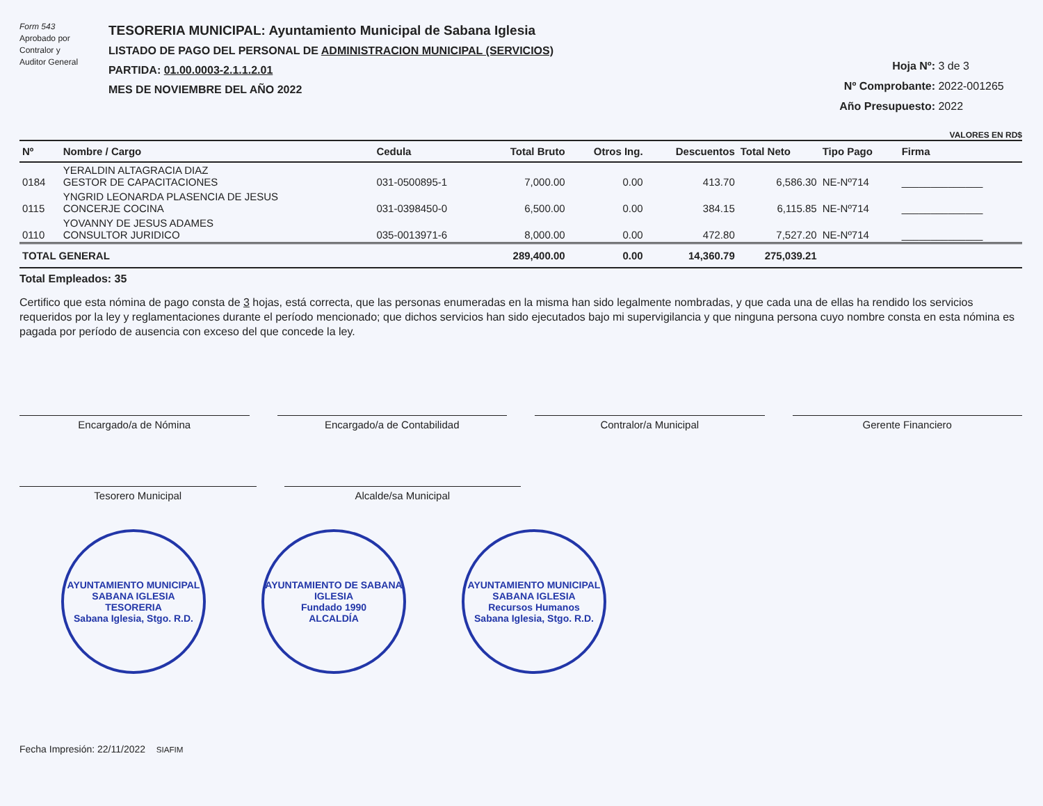Form 543
Aprobado por
Contralor y
Auditor General
TESORERIA MUNICIPAL: Ayuntamiento Municipal de Sabana Iglesia
LISTADO DE PAGO DEL PERSONAL DE ADMINISTRACION MUNICIPAL (SERVICIOS)
PARTIDA: 01.00.0003-2.1.1.2.01
MES DE NOVIEMBRE DEL AÑO 2022
Hoja Nº: 3 de 3
Nº Comprobante: 2022-001265
Año Presupuesto: 2022
VALORES EN RD$
| Nº | Nombre / Cargo | Cedula | Total Bruto | Otros Ing. | Descuentos | Total Neto | Tipo Pago | Firma |
| --- | --- | --- | --- | --- | --- | --- | --- | --- |
| 0184 | YERALDIN ALTAGRACIA DIAZ GESTOR DE CAPACITACIONES | 031-0500895-1 | 7,000.00 | 0.00 | 413.70 | 6,586.30 | NE-Nº714 | ______________ |
| 0115 | YNGRID LEONARDA PLASENCIA DE JESUS CONCERJE COCINA | 031-0398450-0 | 6,500.00 | 0.00 | 384.15 | 6,115.85 | NE-Nº714 | ______________ |
| 0110 | YOVANNY DE JESUS ADAMES CONSULTOR JURIDICO | 035-0013971-6 | 8,000.00 | 0.00 | 472.80 | 7,527.20 | NE-Nº714 | ______________ |
| TOTAL GENERAL | | | 289,400.00 | 0.00 | 14,360.79 | 275,039.21 | | |
Total Empleados: 35
Certifico que esta nómina de pago consta de 3 hojas, está correcta, que las personas enumeradas en la misma han sido legalmente nombradas, y que cada una de ellas ha rendido los servicios requeridos por la ley y reglamentaciones durante el período mencionado; que dichos servicios han sido ejecutados bajo mi supervigilancia y que ninguna persona cuyo nombre consta en esta nómina es pagada por período de ausencia con exceso del que concede la ley.
Encargado/a de Nómina Encargado/a de Contabilidad Contralor/a Municipal Gerente Financiero
Tesorero Municipal Alcalde/sa Municipal
AYUNTAMIENTO MUNICIPAL SABANA IGLESIA
TESORERIA
Sabana Iglesia, Stgo. R.D.
AYUNTAMIENTO DE SABANA IGLESIA
Fundado 1990
ALCALDÍA
AYUNTAMIENTO MUNICIPAL SABANA IGLESIA
Recursos Humanos
Sabana Iglesia, Stgo. R.D.
Fecha Impresión: 22/11/2022 SIAFIM